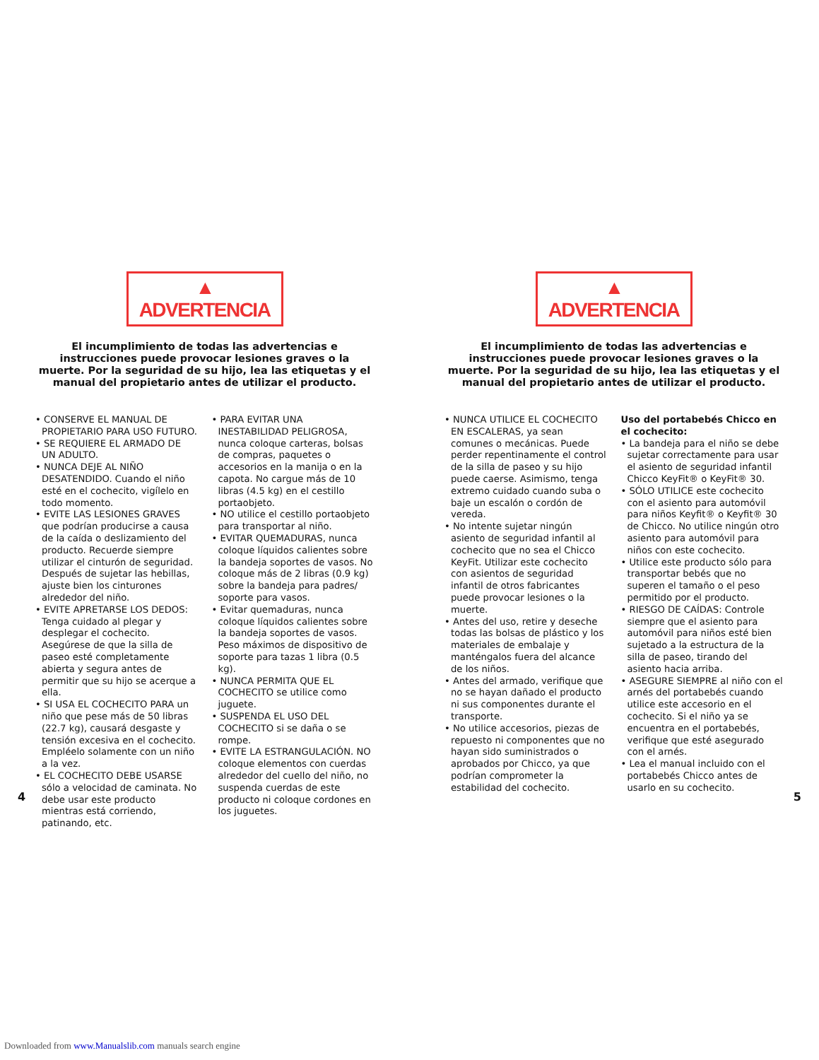▲ ADVERTENCIA
El incumplimiento de todas las advertencias e instrucciones puede provocar lesiones graves o la muerte. Por la seguridad de su hijo, lea las etiquetas y el manual del propietario antes de utilizar el producto.
• CONSERVE EL MANUAL DE PROPIETARIO PARA USO FUTURO.
• SE REQUIERE EL ARMADO DE UN ADULTO.
• NUNCA DEJE AL NIÑO DESATENDIDO. Cuando el niño esté en el cochecito, vigílelo en todo momento.
• EVITE LAS LESIONES GRAVES que podrían producirse a causa de la caída o deslizamiento del producto. Recuerde siempre utilizar el cinturón de seguridad. Después de sujetar las hebillas, ajuste bien los cinturones alrededor del niño.
• EVITE APRETARSE LOS DEDOS: Tenga cuidado al plegar y desplegar el cochecito. Asegúrese de que la silla de paseo esté completamente abierta y segura antes de permitir que su hijo se acerque a ella.
• SI USA EL COCHECITO PARA un niño que pese más de 50 libras (22.7 kg), causará desgaste y tensión excesiva en el cochecito. Empléelo solamente con un niño a la vez.
• EL COCHECITO DEBE USARSE sólo a velocidad de caminata. No debe usar este producto mientras está corriendo, patinando, etc.
• PARA EVITAR UNA INESTABILIDAD PELIGROSA, nunca coloque carteras, bolsas de compras, paquetes o accesorios en la manija o en la capota. No cargue más de 10 libras (4.5 kg) en el cestillo portaobjeto.
• NO utilice el cestillo portaobjeto para transportar al niño.
• EVITAR QUEMADURAS, nunca coloque líquidos calientes sobre la bandeja soportes de vasos. No coloque más de 2 libras (0.9 kg) sobre la bandeja para padres/ soporte para vasos.
• Evitar quemaduras, nunca coloque líquidos calientes sobre la bandeja soportes de vasos. Peso máximos de dispositivo de soporte para tazas 1 libra (0.5 kg).
• NUNCA PERMITA QUE EL COCHECITO se utilice como juguete.
• SUSPENDA EL USO DEL COCHECITO si se daña o se rompe.
• EVITE LA ESTRANGULACIÓN. NO coloque elementos con cuerdas alrededor del cuello del niño, no suspenda cuerdas de este producto ni coloque cordones en los juguetes.
▲ ADVERTENCIA
El incumplimiento de todas las advertencias e instrucciones puede provocar lesiones graves o la muerte. Por la seguridad de su hijo, lea las etiquetas y el manual del propietario antes de utilizar el producto.
• NUNCA UTILICE EL COCHECITO EN ESCALERAS, ya sean comunes o mecánicas. Puede perder repentinamente el control de la silla de paseo y su hijo puede caerse. Asimismo, tenga extremo cuidado cuando suba o baje un escalón o cordón de vereda.
• No intente sujetar ningún asiento de seguridad infantil al cochecito que no sea el Chicco KeyFit. Utilizar este cochecito con asientos de seguridad infantil de otros fabricantes puede provocar lesiones o la muerte.
• Antes del uso, retire y deseche todas las bolsas de plástico y los materiales de embalaje y manténgalos fuera del alcance de los niños.
• Antes del armado, verifique que no se hayan dañado el producto ni sus componentes durante el transporte.
• No utilice accesorios, piezas de repuesto ni componentes que no hayan sido suministrados o aprobados por Chicco, ya que podrían comprometer la estabilidad del cochecito.
Uso del portabebés Chicco en el cochecito:
• La bandeja para el niño se debe sujetar correctamente para usar el asiento de seguridad infantil Chicco KeyFit® o KeyFit® 30.
• SÓLO UTILICE este cochecito con el asiento para automóvil para niños Keyfit® o Keyfit® 30 de Chicco. No utilice ningún otro asiento para automóvil para niños con este cochecito.
• Utilice este producto sólo para transportar bebés que no superen el tamaño o el peso permitido por el producto.
• RIESGO DE CAÍDAS: Controle siempre que el asiento para automóvil para niños esté bien sujetado a la estructura de la silla de paseo, tirando del asiento hacia arriba.
• ASEGURE SIEMPRE al niño con el arnés del portabebés cuando utilice este accesorio en el cochecito. Si el niño ya se encuentra en el portabebés, verifique que esté asegurado con el arnés.
• Lea el manual incluido con el portabebés Chicco antes de usarlo en su cochecito.
4 5
Downloaded from www.Manualslib.com manuals search engine